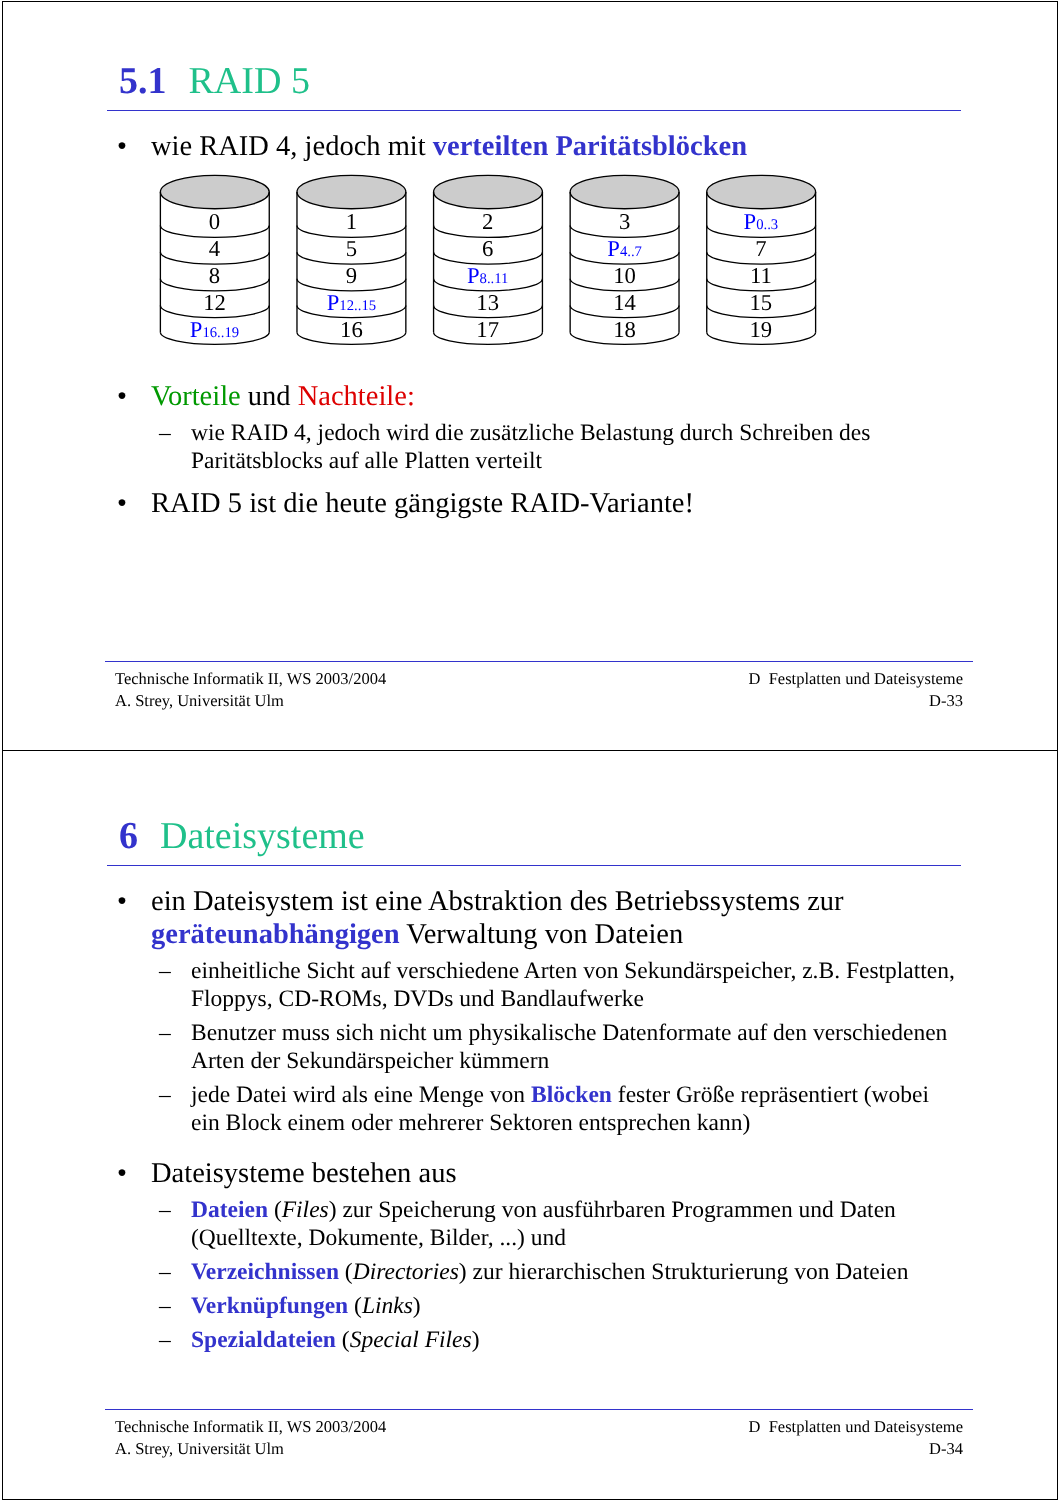5.1 RAID 5
• wie RAID 4, jedoch mit verteilten Paritätsblöcken
0
4
8
12
P16..19
1
5
9
P12..15
16
2
6
P8..11
13
17
3
P4..7
10
14
18
P0..3
7
11
15
19
• Vorteile und Nachteile:
– wie RAID 4, jedoch wird die zusätzliche Belastung durch Schreiben des Paritätsblocks auf alle Platten verteilt
• RAID 5 ist die heute gängigste RAID-Variante!
Technische Informatik II, WS 2003/2004
A. Strey, Universität Ulm
D Festplatten und Dateisysteme
D-33
6 Dateisysteme
• ein Dateisystem ist eine Abstraktion des Betriebssystems zur geräteunabhängigen Verwaltung von Dateien
– einheitliche Sicht auf verschiedene Arten von Sekundärspeicher, z.B. Festplatten, Floppys, CD-ROMs, DVDs und Bandlaufwerke
– Benutzer muss sich nicht um physikalische Datenformate auf den verschiedenen Arten der Sekundärspeicher kümmern
– jede Datei wird als eine Menge von Blöcken fester Größe repräsentiert (wobei ein Block einem oder mehrerer Sektoren entsprechen kann)
• Dateisysteme bestehen aus
– Dateien (Files) zur Speicherung von ausführbaren Programmen und Daten (Quelltexte, Dokumente, Bilder, ...) und
– Verzeichnissen (Directories) zur hierarchischen Strukturierung von Dateien
– Verknüpfungen (Links)
– Spezialdateien (Special Files)
Technische Informatik II, WS 2003/2004
A. Strey, Universität Ulm
D Festplatten und Dateisysteme
D-34